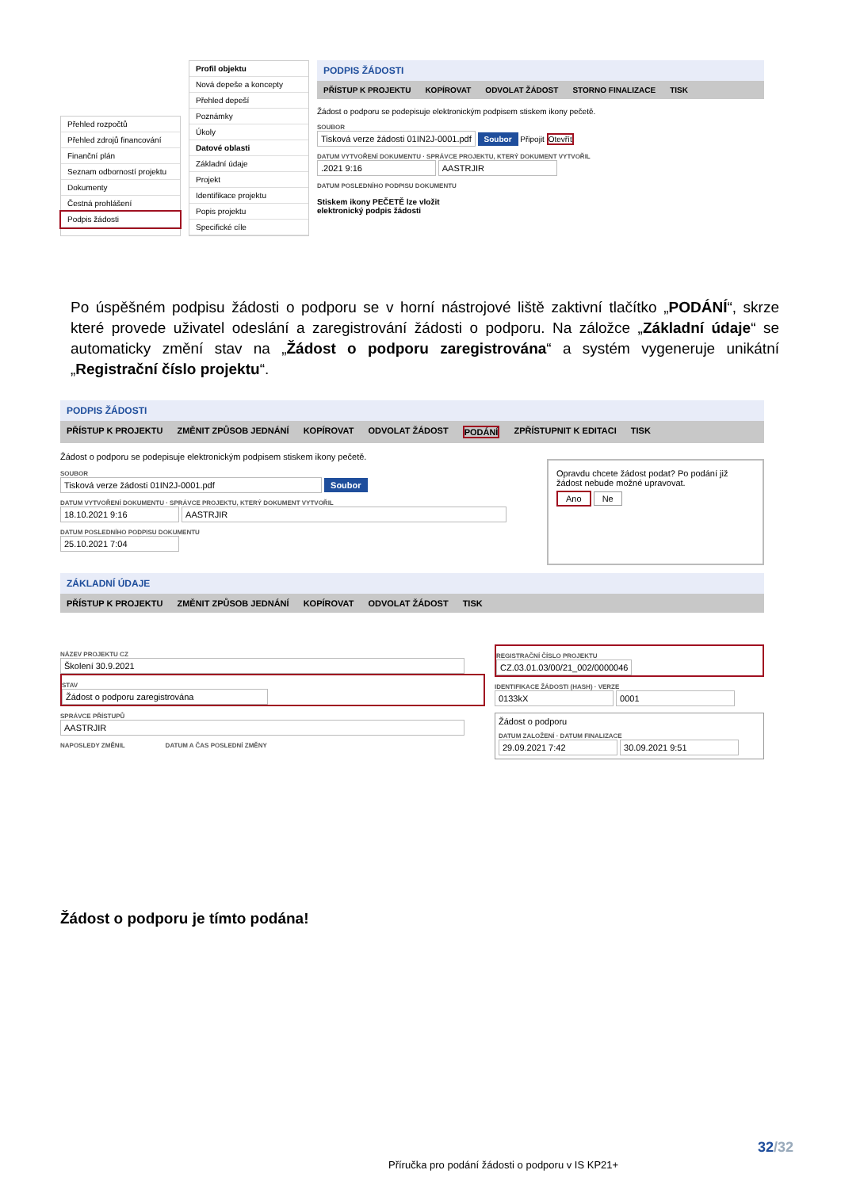Přehled rozpočtů
Přehled zdrojů financování
Finanční plán
Seznam odborností projektu
Dokumenty
Čestná prohlášení
Podpis žádosti
Profil objektu
Nová depeše a koncepty
Přehled depeší
Poznámky
Úkoly
Datové oblasti
Základní údaje
Projekt
Identifikace projektu
Popis projektu
Specifické cíle
PODPIS ŽÁDOSTI
PŘÍSTUP K PROJEKTU KOPÍROVAT ODVOLAT ŽÁDOST STORNO FINALIZACE TISK
Žádost o podporu se podepisuje elektronickým podpisem stiskem ikony pečetě.
SOUBOR
Tisková verze žádosti 01IN2J-0001.pdf Soubor Připojit Otevřít
DATUM VYTVOŘENÍ DOKUMENTU · SPRÁVCE PROJEKTU, KTERÝ DOKUMENT VYTVOŘIL
.2021 9:16 AASTRJIR
DATUM POSLEDNÍHO PODPISU DOKUMENTU
Stiskem ikony PEČETĚ lze vložit
elektronický podpis žádosti
Po úspěšném podpisu žádosti o podporu se v horní nástrojové liště zaktivní tlačítko „PODÁNÍ“, skrze které provede uživatel odeslání a zaregistrování žádosti o podporu. Na záložce „Základní údaje“ se automaticky změní stav na „Žádost o podporu zaregistrována“ a systém vygeneruje unikátní „Registrační číslo projektu“.
PODPIS ŽÁDOSTI
PŘÍSTUP K PROJEKTU ZMĚNIT ZPŮSOB JEDNÁNÍ KOPÍROVAT ODVOLAT ŽÁDOST PODÁNÍ ZPŘÍSTUPNIT K EDITACI TISK
Žádost o podporu se podepisuje elektronickým podpisem stiskem ikony pečetě.
SOUBOR
Tisková verze žádosti 01IN2J-0001.pdf Soubor
DATUM VYTVOŘENÍ DOKUMENTU · SPRÁVCE PROJEKTU, KTERÝ DOKUMENT VYTVOŘIL
18.10.2021 9:16 AASTRJIR
DATUM POSLEDNÍHO PODPISU DOKUMENTU
25.10.2021 7:04
Opravdu chcete žádost podat? Po podání již žádost nebude možné upravovat.
Ano Ne
ZÁKLADNÍ ÚDAJE
PŘÍSTUP K PROJEKTU ZMĚNIT ZPŮSOB JEDNÁNÍ KOPÍROVAT ODVOLAT ŽÁDOST TISK
NÁZEV PROJEKTU CZ
Školení 30.9.2021
STAV
Žádost o podporu zaregistrována
SPRÁVCE PŘÍSTUPŮ
AASTRJIR
NAPOSLEDY ZMĚNIL DATUM A ČAS POSLEDNÍ ZMĚNY
REGISTRAČNÍ ČÍSLO PROJEKTU
CZ.03.01.03/00/21_002/0000046
IDENTIFIKACE ŽÁDOSTI (HASH) · VERZE
0133kX 0001
Žádost o podporu
DATUM ZALOŽENÍ · DATUM FINALIZACE
29.09.2021 7:42 30.09.2021 9:51
Žádost o podporu je tímto podána!
32/32
Příručka pro podání žádosti o podporu v IS KP21+